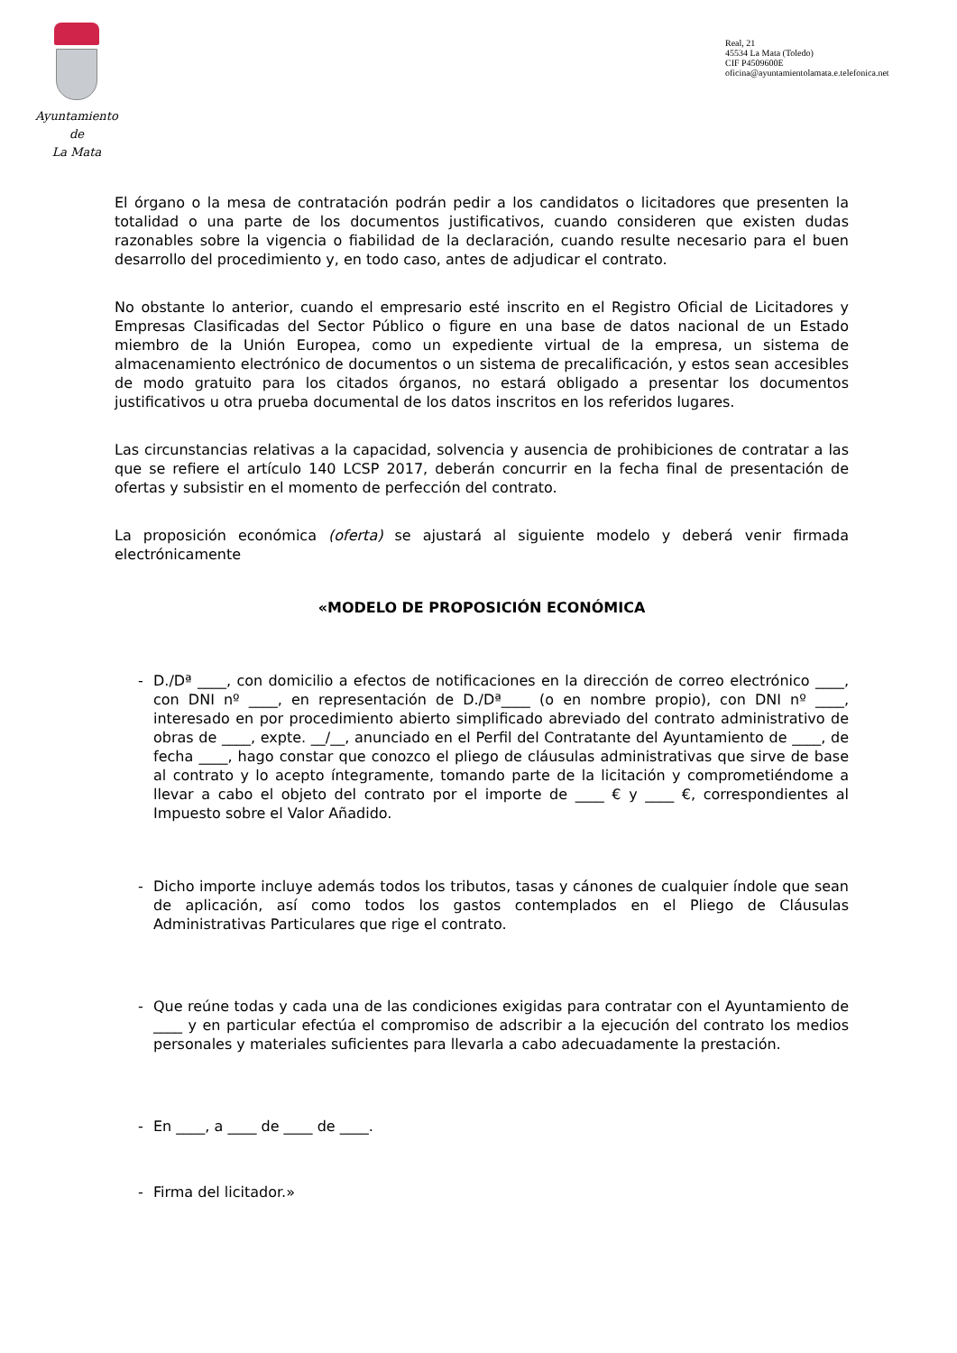Ayuntamiento
de
La Mata
Real, 21
45534 La Mata (Toledo)
CIF P4509600E
oficina@ayuntamientolamata.e.telefonica.net
El órgano o la mesa de contratación podrán pedir a los candidatos o licitadores que presenten la totalidad o una parte de los documentos justificativos, cuando consideren que existen dudas razonables sobre la vigencia o fiabilidad de la declaración, cuando resulte necesario para el buen desarrollo del procedimiento y, en todo caso, antes de adjudicar el contrato.
No obstante lo anterior, cuando el empresario esté inscrito en el Registro Oficial de Licitadores y Empresas Clasificadas del Sector Público o figure en una base de datos nacional de un Estado miembro de la Unión Europea, como un expediente virtual de la empresa, un sistema de almacenamiento electrónico de documentos o un sistema de precalificación, y estos sean accesibles de modo gratuito para los citados órganos, no estará obligado a presentar los documentos justificativos u otra prueba documental de los datos inscritos en los referidos lugares.
Las circunstancias relativas a la capacidad, solvencia y ausencia de prohibiciones de contratar a las que se refiere el artículo 140 LCSP 2017, deberán concurrir en la fecha final de presentación de ofertas y subsistir en el momento de perfección del contrato.
La proposición económica (oferta) se ajustará al siguiente modelo y deberá venir firmada electrónicamente
«MODELO DE PROPOSICIÓN ECONÓMICA
- D./Dª ____, con domicilio a efectos de notificaciones en la dirección de correo electrónico ____, con DNI nº ____, en representación de D./Dª____ (o en nombre propio), con DNI nº ____, interesado en por procedimiento abierto simplificado abreviado del contrato administrativo de obras de ____, expte. __/__, anunciado en el Perfil del Contratante del Ayuntamiento de ____, de fecha ____, hago constar que conozco el pliego de cláusulas administrativas que sirve de base al contrato y lo acepto íntegramente, tomando parte de la licitación y comprometiéndome a llevar a cabo el objeto del contrato por el importe de ____ € y ____ €, correspondientes al Impuesto sobre el Valor Añadido.
- Dicho importe incluye además todos los tributos, tasas y cánones de cualquier índole que sean de aplicación, así como todos los gastos contemplados en el Pliego de Cláusulas Administrativas Particulares que rige el contrato.
- Que reúne todas y cada una de las condiciones exigidas para contratar con el Ayuntamiento de ____ y en particular efectúa el compromiso de adscribir a la ejecución del contrato los medios personales y materiales suficientes para llevarla a cabo adecuadamente la prestación.
- En ____, a ____ de ____ de ____.
- Firma del licitador.»